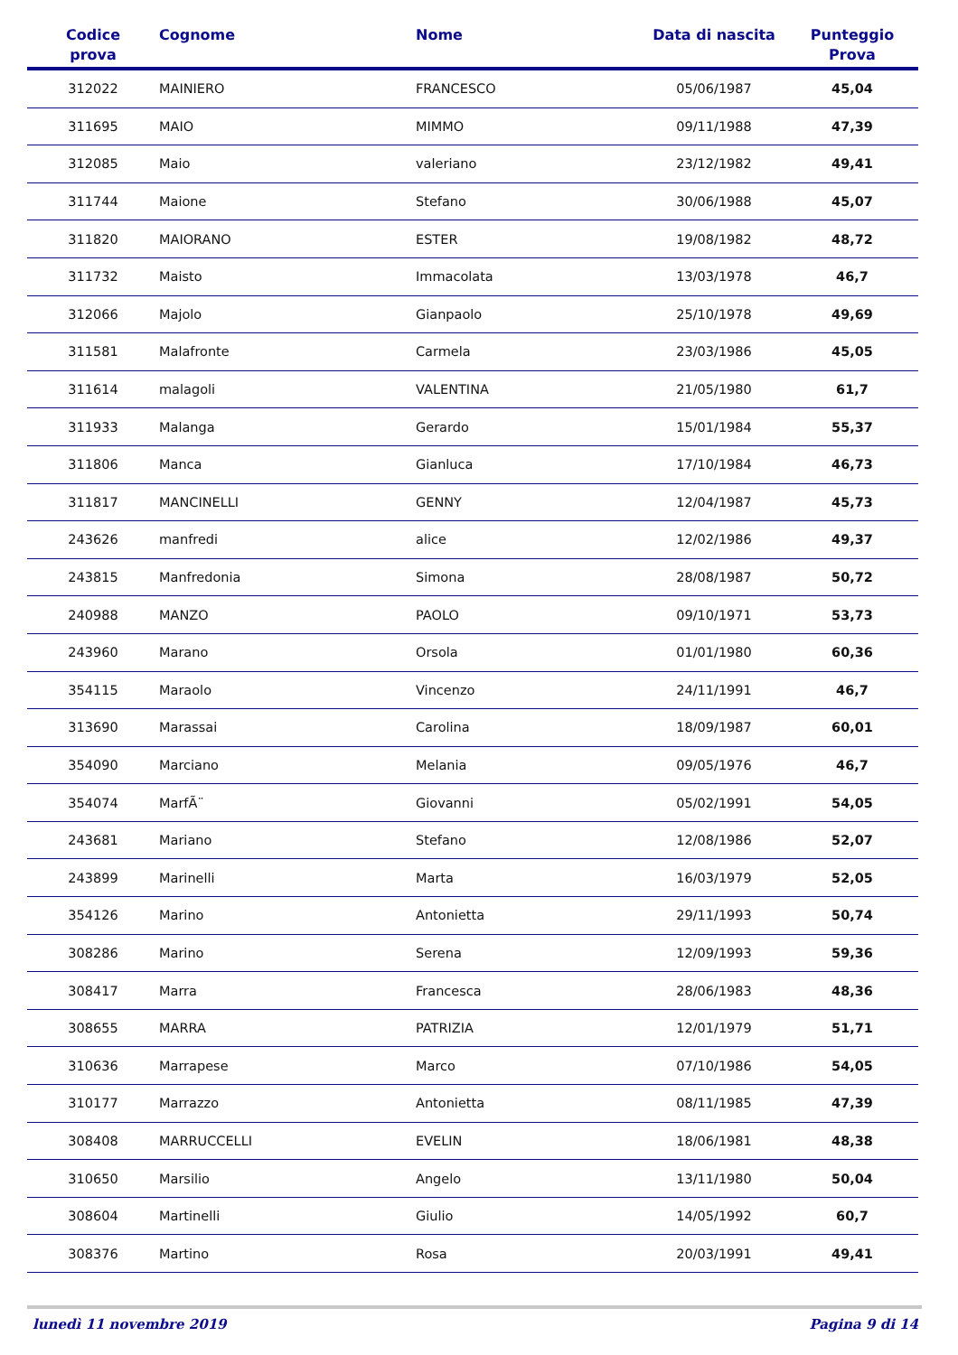| Codice prova | Cognome | Nome | Data di nascita | Punteggio Prova |
| --- | --- | --- | --- | --- |
| 312022 | MAINIERO | FRANCESCO | 05/06/1987 | 45,04 |
| 311695 | MAIO | MIMMO | 09/11/1988 | 47,39 |
| 312085 | Maio | valeriano | 23/12/1982 | 49,41 |
| 311744 | Maione | Stefano | 30/06/1988 | 45,07 |
| 311820 | MAIORANO | ESTER | 19/08/1982 | 48,72 |
| 311732 | Maisto | Immacolata | 13/03/1978 | 46,7 |
| 312066 | Majolo | Gianpaolo | 25/10/1978 | 49,69 |
| 311581 | Malafronte | Carmela | 23/03/1986 | 45,05 |
| 311614 | malagoli | VALENTINA | 21/05/1980 | 61,7 |
| 311933 | Malanga | Gerardo | 15/01/1984 | 55,37 |
| 311806 | Manca | Gianluca | 17/10/1984 | 46,73 |
| 311817 | MANCINELLI | GENNY | 12/04/1987 | 45,73 |
| 243626 | manfredi | alice | 12/02/1986 | 49,37 |
| 243815 | Manfredonia | Simona | 28/08/1987 | 50,72 |
| 240988 | MANZO | PAOLO | 09/10/1971 | 53,73 |
| 243960 | Marano | Orsola | 01/01/1980 | 60,36 |
| 354115 | Maraolo | Vincenzo | 24/11/1991 | 46,7 |
| 313690 | Marassai | Carolina | 18/09/1987 | 60,01 |
| 354090 | Marciano | Melania | 09/05/1976 | 46,7 |
| 354074 | MarfÃ¨ | Giovanni | 05/02/1991 | 54,05 |
| 243681 | Mariano | Stefano | 12/08/1986 | 52,07 |
| 243899 | Marinelli | Marta | 16/03/1979 | 52,05 |
| 354126 | Marino | Antonietta | 29/11/1993 | 50,74 |
| 308286 | Marino | Serena | 12/09/1993 | 59,36 |
| 308417 | Marra | Francesca | 28/06/1983 | 48,36 |
| 308655 | MARRA | PATRIZIA | 12/01/1979 | 51,71 |
| 310636 | Marrapese | Marco | 07/10/1986 | 54,05 |
| 310177 | Marrazzo | Antonietta | 08/11/1985 | 47,39 |
| 308408 | MARRUCCELLI | EVELIN | 18/06/1981 | 48,38 |
| 310650 | Marsilio | Angelo | 13/11/1980 | 50,04 |
| 308604 | Martinelli | Giulio | 14/05/1992 | 60,7 |
| 308376 | Martino | Rosa | 20/03/1991 | 49,41 |
lunedì 11 novembre 2019 Pagina 9 di 14